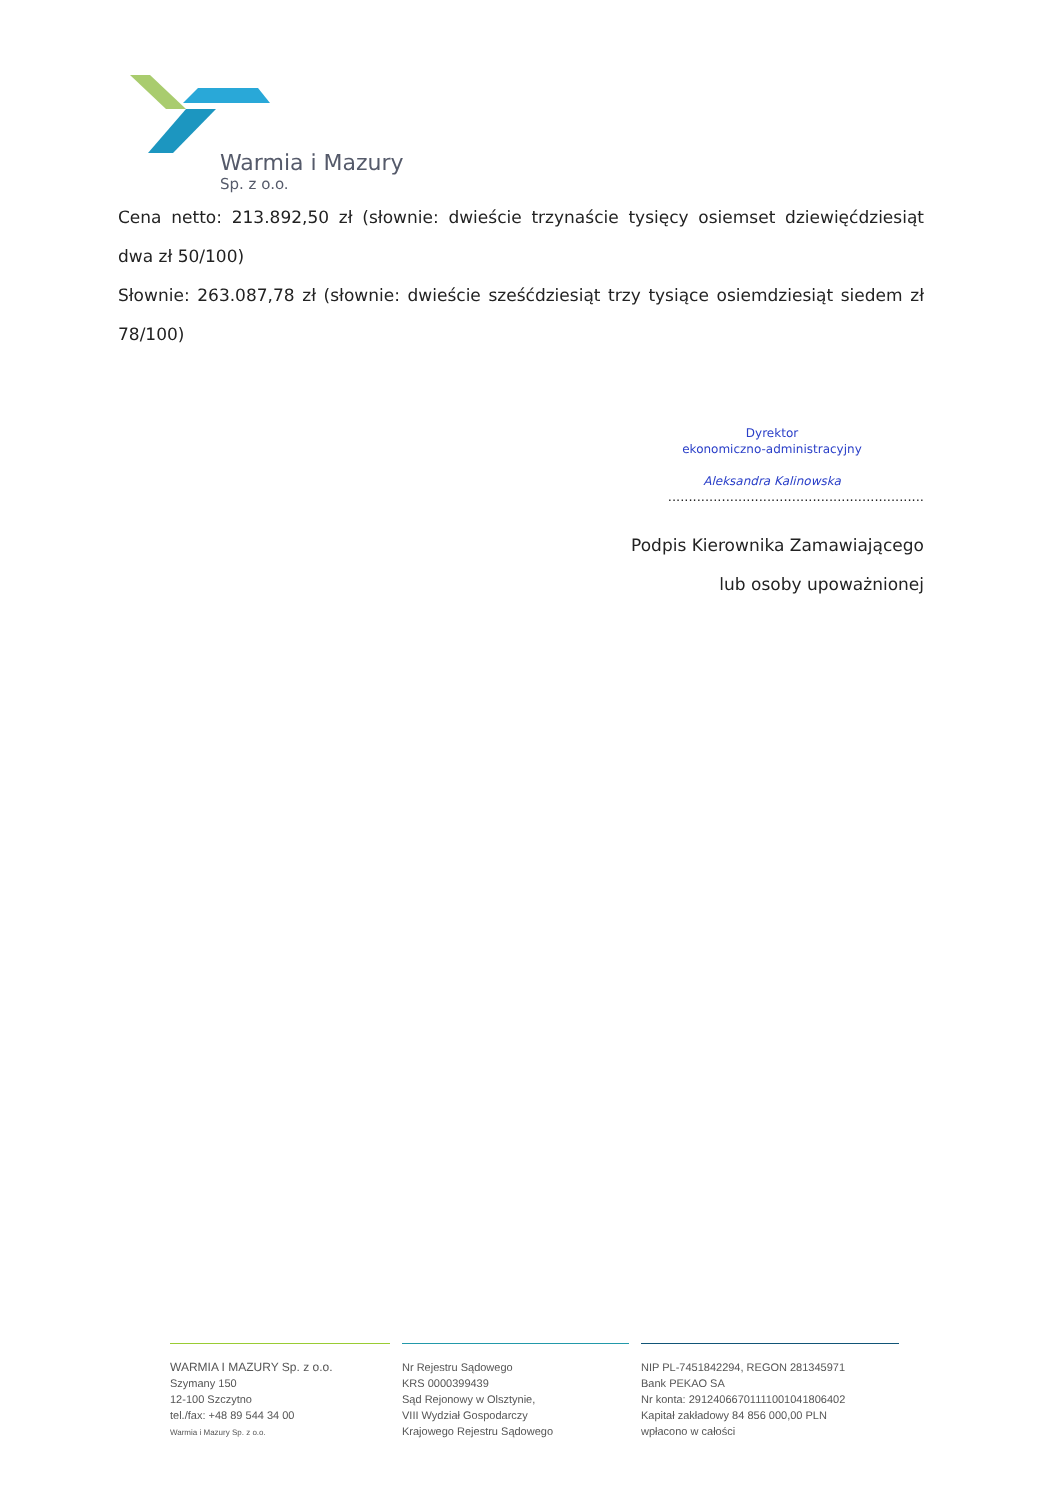Warmia i Mazury
Sp. z o.o.
Cena netto: 213.892,50 zł (słownie: dwieście trzynaście tysięcy osiemset dziewięćdziesiąt dwa zł 50/100)
Słownie: 263.087,78 zł (słownie: dwieście sześćdziesiąt trzy tysiące osiemdziesiąt siedem zł 78/100)
Dyrektor
ekonomiczno-administracyjny
Aleksandra Kalinowska
..............................................................
Podpis Kierownika Zamawiającego
lub osoby upoważnionej
WARMIA I MAZURY Sp. z o.o.
Szymany 150
12-100 Szczytno
tel./fax: +48 89 544 34 00
Warmia i Mazury Sp. z o.o.
Nr Rejestru Sądowego
KRS 0000399439
Sąd Rejonowy w Olsztynie,
VIII Wydział Gospodarczy
Krajowego Rejestru Sądowego
NIP PL-7451842294, REGON 281345971
Bank PEKAO SA
Nr konta: 29124066701111001041806402
Kapitał zakładowy 84 856 000,00 PLN
wpłacono w całości